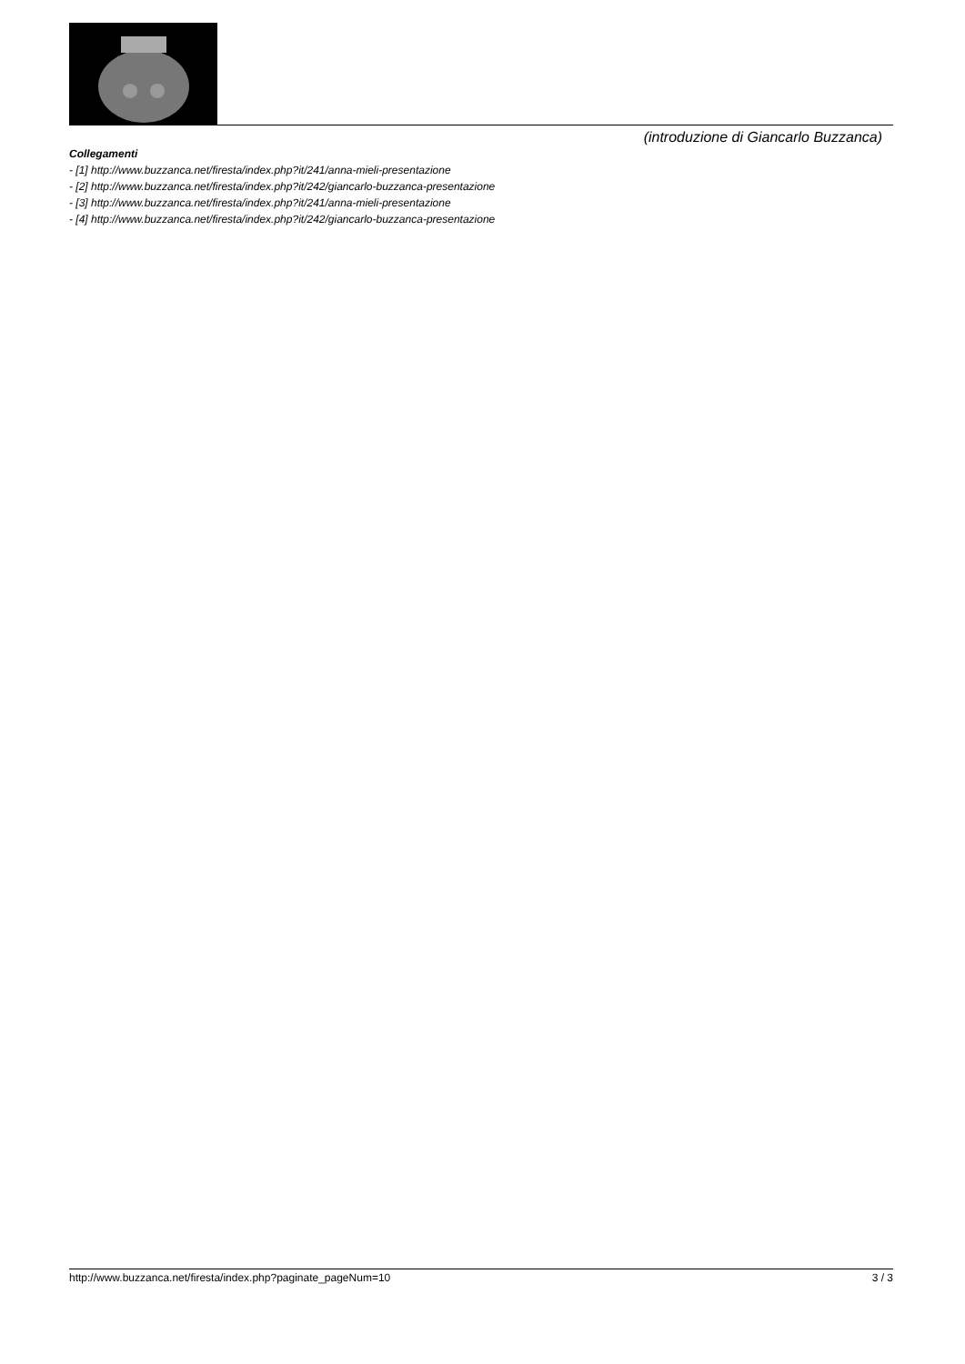(introduzione di Giancarlo Buzzanca)
Collegamenti
- [1] http://www.buzzanca.net/firesta/index.php?it/241/anna-mieli-presentazione
- [2] http://www.buzzanca.net/firesta/index.php?it/242/giancarlo-buzzanca-presentazione
- [3] http://www.buzzanca.net/firesta/index.php?it/241/anna-mieli-presentazione
- [4] http://www.buzzanca.net/firesta/index.php?it/242/giancarlo-buzzanca-presentazione
http://www.buzzanca.net/firesta/index.php?paginate_pageNum=10 3 / 3